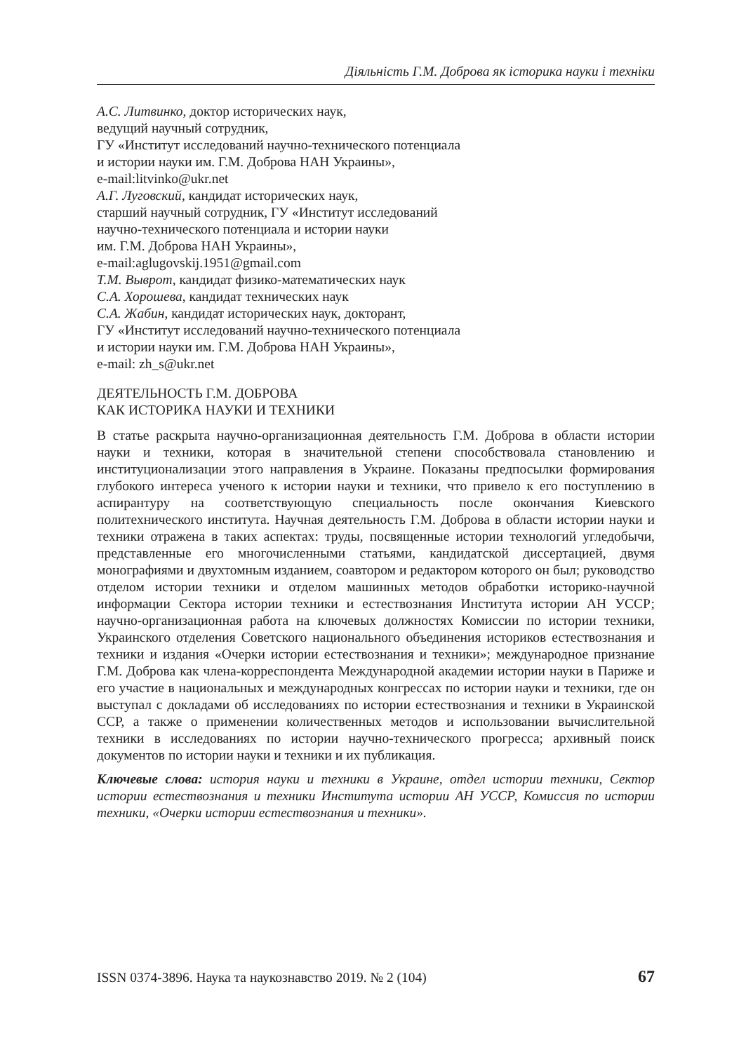Діяльність Г.М. Доброва як історика науки і техніки
А.С. Литвинко, доктор исторических наук,
ведущий научный сотрудник,
ГУ «Институт исследований научно-технического потенциала
и истории науки им. Г.М. Доброва НАН Украины»,
e-mail:litvinko@ukr.net
А.Г. Луговский, кандидат исторических наук,
старший научный сотрудник, ГУ «Институт исследований
научно-технического потенциала и истории науки
им. Г.М. Доброва НАН Украины»,
e-mail:aglugovskij.1951@gmail.com
Т.М. Выврот, кандидат физико-математических наук
С.А. Хорошева, кандидат технических наук
С.А. Жабин, кандидат исторических наук, докторант,
ГУ «Институт исследований научно-технического потенциала
и истории науки им. Г.М. Доброва НАН Украины»,
e-mail: zh_s@ukr.net
ДЕЯТЕЛЬНОСТЬ Г.М. ДОБРОВА
КАК ИСТОРИКА НАУКИ И ТЕХНИКИ
В статье раскрыта научно-организационная деятельность Г.М. Доброва в области истории науки и техники, которая в значительной степени способствовала становлению и институционализации этого направления в Украине. Показаны предпосылки формирования глубокого интереса ученого к истории науки и техники, что привело к его поступлению в аспирантуру на соответствующую специальность после окончания Киевского политехнического института. Научная деятельность Г.М. Доброва в области истории науки и техники отражена в таких аспектах: труды, посвященные истории технологий угледобычи, представленные его многочисленными статьями, кандидатской диссертацией, двумя монографиями и двухтомным изданием, соавтором и редактором которого он был; руководство отделом истории техники и отделом машинных методов обработки историко-научной информации Сектора истории техники и естествознания Института истории АН УССР; научно-организационная работа на ключевых должностях Комиссии по истории техники, Украинского отделения Советского национального объединения историков естествознания и техники и издания «Очерки истории естествознания и техники»; международное признание Г.М. Доброва как члена-корреспондента Международной академии истории науки в Париже и его участие в национальных и международных конгрессах по истории науки и техники, где он выступал с докладами об исследованиях по истории естествознания и техники в Украинской ССР, а также о применении количественных методов и использовании вычислительной техники в исследованиях по истории научно-технического прогресса; архивный поиск документов по истории науки и техники и их публикация.
Ключевые слова: история науки и техники в Украине, отдел истории техники, Сектор истории естествознания и техники Института истории АН УССР, Комиссия по истории техники, «Очерки истории естествознания и техники».
ISSN 0374-3896. Наука та наукознавство 2019. № 2 (104) 67